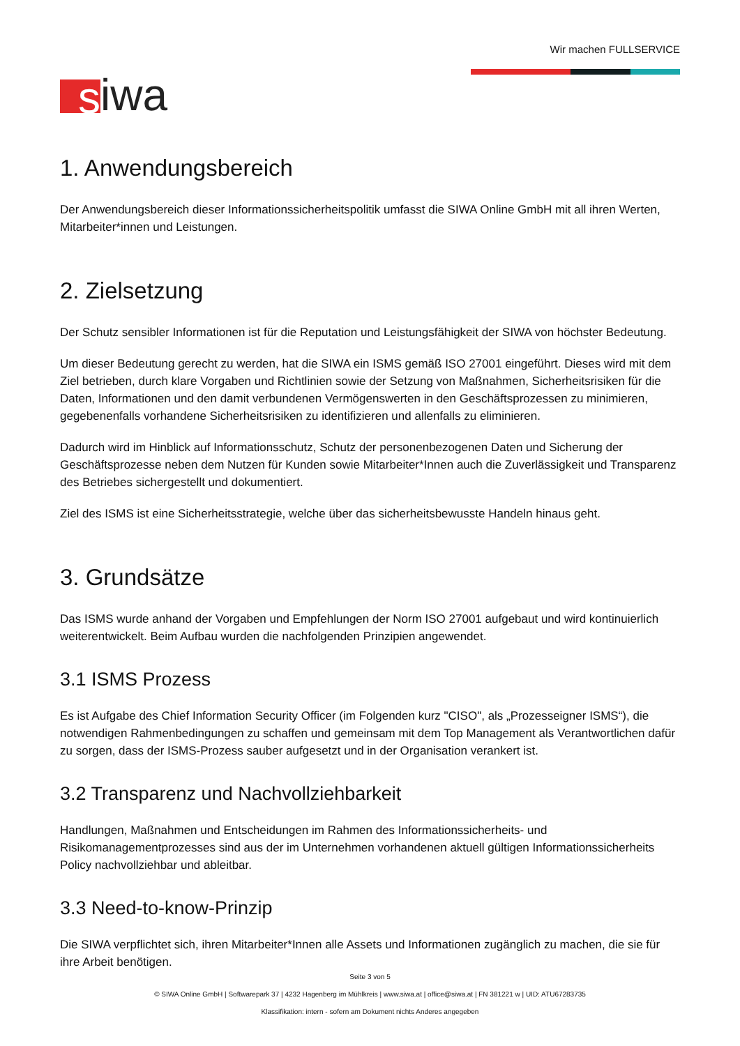s iwa
Wir machen FULLSERVICE
1. Anwendungsbereich
Der Anwendungsbereich dieser Informationssicherheitspolitik umfasst die SIWA Online GmbH mit all ihren Werten, Mitarbeiter*innen und Leistungen.
2. Zielsetzung
Der Schutz sensibler Informationen ist für die Reputation und Leistungsfähigkeit der SIWA von höchster Bedeutung.
Um dieser Bedeutung gerecht zu werden, hat die SIWA ein ISMS gemäß ISO 27001 eingeführt. Dieses wird mit dem Ziel betrieben, durch klare Vorgaben und Richtlinien sowie der Setzung von Maßnahmen, Sicherheitsrisiken für die Daten, Informationen und den damit verbundenen Vermögenswerten in den Geschäftsprozessen zu minimieren, gegebenenfalls vorhandene Sicherheitsrisiken zu identifizieren und allenfalls zu eliminieren.
Dadurch wird im Hinblick auf Informationsschutz, Schutz der personenbezogenen Daten und Sicherung der Geschäftsprozesse neben dem Nutzen für Kunden sowie Mitarbeiter*Innen auch die Zuverlässigkeit und Transparenz des Betriebes sichergestellt und dokumentiert.
Ziel des ISMS ist eine Sicherheitsstrategie, welche über das sicherheitsbewusste Handeln hinaus geht.
3. Grundsätze
Das ISMS wurde anhand der Vorgaben und Empfehlungen der Norm ISO 27001 aufgebaut und wird kontinuierlich weiterentwickelt. Beim Aufbau wurden die nachfolgenden Prinzipien angewendet.
3.1 ISMS Prozess
Es ist Aufgabe des Chief Information Security Officer (im Folgenden kurz "CISO", als „Prozesseigner ISMS“), die notwendigen Rahmenbedingungen zu schaffen und gemeinsam mit dem Top Management als Verantwortlichen dafür zu sorgen, dass der ISMS-Prozess sauber aufgesetzt und in der Organisation verankert ist.
3.2 Transparenz und Nachvollziehbarkeit
Handlungen, Maßnahmen und Entscheidungen im Rahmen des Informationssicherheits- und Risikomanagementprozesses sind aus der im Unternehmen vorhandenen aktuell gültigen Informationssicherheits Policy nachvollziehbar und ableitbar.
3.3 Need-to-know-Prinzip
Die SIWA verpflichtet sich, ihren Mitarbeiter*Innen alle Assets und Informationen zugänglich zu machen, die sie für ihre Arbeit benötigen.
Seite 3 von 5
© SIWA Online GmbH | Softwarepark 37 | 4232 Hagenberg im Mühlkreis | www.siwa.at | office@siwa.at | FN 381221 w | UID: ATU67283735
Klassifikation: intern - sofern am Dokument nichts Anderes angegeben